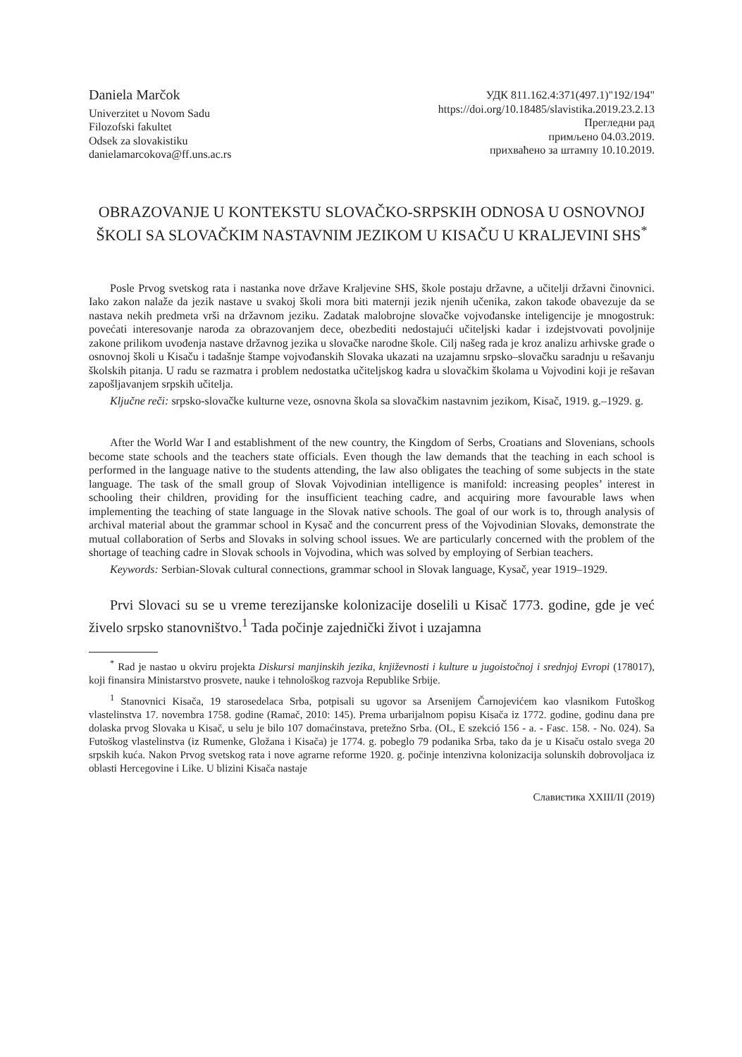Daniela Marčok
Univerzitet u Novom Sadu
Filozofski fakultet
Odsek za slovakistiku
danielamarcokova@ff.uns.ac.rs
УДК 811.162.4:371(497.1)"192/194"
https://doi.org/10.18485/slavistika.2019.23.2.13
Прегледни рад
примљено 04.03.2019.
прихваћено за штампу 10.10.2019.
OBRAZOVANJE U KONTEKSTU SLOVAČKO-SRPSKIH ODNOSA U OSNOVNOJ ŠKOLI SA SLOVAČKIM NASTAVNIM JEZIKOM U KISAČU U KRALJEVINI SHS<sup>*</sup>
Posle Prvog svetskog rata i nastanka nove države Kraljevine SHS, škole postaju državne, a učitelji državni činovnici. Iako zakon nalaže da jezik nastave u svakoj školi mora biti maternji jezik njenih učenika, zakon takođe obavezuje da se nastava nekih predmeta vrši na državnom jeziku. Zadatak malobrojne slovačke vojvođanske inteligencije je mnogostruk: povećati interesovanje naroda za obrazovanjem dece, obezbediti nedostajući učiteljski kadar i izdejstvovati povoljnije zakone prilikom uvođenja nastave državnog jezika u slovačke narodne škole. Cilj našeg rada je kroz analizu arhivske građe o osnovnoj školi u Kisaču i tadašnje štampe vojvođanskih Slovaka ukazati na uzajamnu srpsko–slovačku saradnju u rešavanju školskih pitanja. U radu se razmatra i problem nedostatka učiteljskog kadra u slovačkim školama u Vojvodini koji je rešavan zapošljavanjem srpskih učitelja.
Ključne reči: srpsko-slovačke kulturne veze, osnovna škola sa slovačkim nastavnim jezikom, Kisač, 1919. g.–1929. g.
After the World War I and establishment of the new country, the Kingdom of Serbs, Croatians and Slovenians, schools become state schools and the teachers state officials. Even though the law demands that the teaching in each school is performed in the language native to the students attending, the law also obligates the teaching of some subjects in the state language. The task of the small group of Slovak Vojvodinian intelligence is manifold: increasing peoples’ interest in schooling their children, providing for the insufficient teaching cadre, and acquiring more favourable laws when implementing the teaching of state language in the Slovak native schools. The goal of our work is to, through analysis of archival material about the grammar school in Kysač and the concurrent press of the Vojvodinian Slovaks, demonstrate the mutual collaboration of Serbs and Slovaks in solving school issues. We are particularly concerned with the problem of the shortage of teaching cadre in Slovak schools in Vojvodina, which was solved by employing of Serbian teachers.
Keywords: Serbian-Slovak cultural connections, grammar school in Slovak language, Kysač, year 1919–1929.
Prvi Slovaci su se u vreme terezijanske kolonizacije doselili u Kisač 1773. godine, gde je već živelo srpsko stanovništvo.<sup>1</sup> Tada počinje zajednički život i uzajamna
<sup>*</sup> Rad je nastao u okviru projekta Diskursi manjinskih jezika, književnosti i kulture u jugoistočnoj i srednjoj Evropi (178017), koji finansira Ministarstvo prosvete, nauke i tehnološkog razvoja Republike Srbije.
<sup>1</sup> Stanovnici Kisača, 19 starosedelaca Srba, potpisali su ugovor sa Arsenijem Čarnojevićem kao vlasnikom Futoškog vlastelinstva 17. novembra 1758. godine (Ramač, 2010: 145). Prema urbarijalnom popisu Kisača iz 1772. godine, godinu dana pre dolaska prvog Slovaka u Kisač, u selu je bilo 107 domaćinstava, pretežno Srba. (OL, E szekció 156 - a. - Fasc. 158. - No. 024). Sa Futoškog vlastelinstva (iz Rumenke, Gložana i Kisača) je 1774. g. pobeglo 79 podanika Srba, tako da je u Kisaču ostalo svega 20 srpskih kuća. Nakon Prvog svetskog rata i nove agrarne reforme 1920. g. počinje intenzivna kolonizacija solunskih dobrovoljaca iz oblasti Hercegovine i Like. U blizini Kisača nastaje
Славистика XXIII/II (2019)